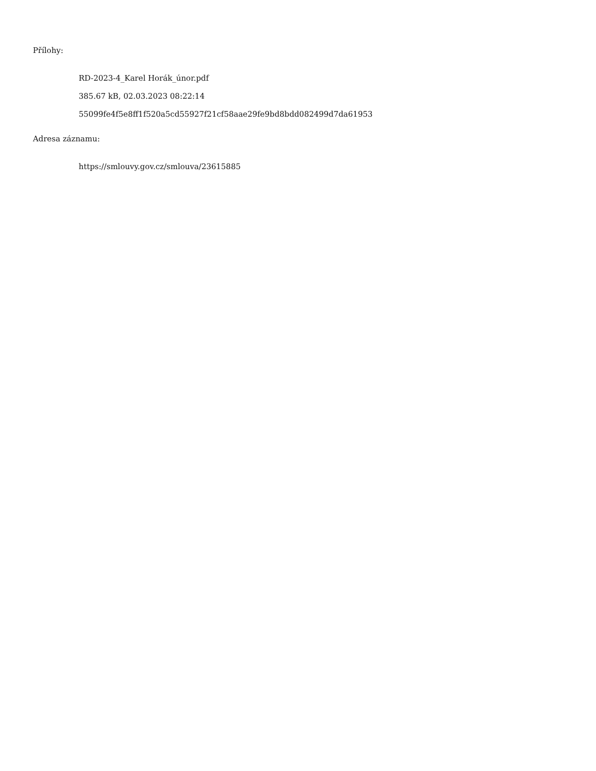Přílohy:
RD-2023-4_Karel Horák_únor.pdf
385.67 kB, 02.03.2023 08:22:14
55099fe4f5e8ff1f520a5cd55927f21cf58aae29fe9bd8bdd082499d7da61953
Adresa záznamu:
https://smlouvy.gov.cz/smlouva/23615885